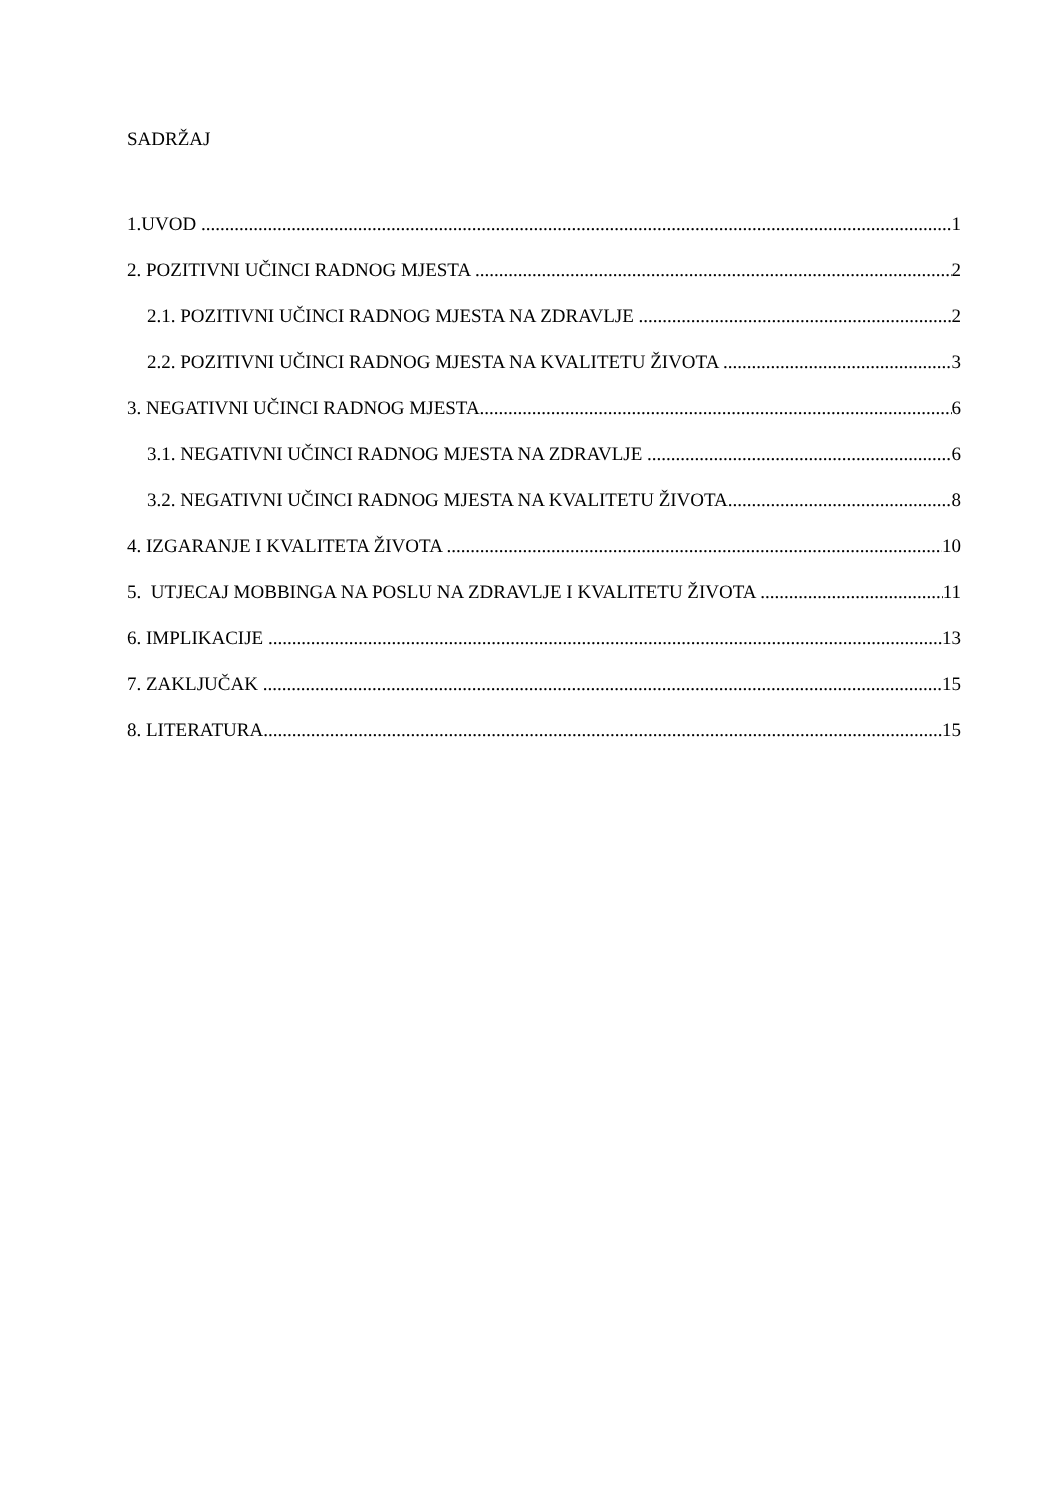SADRŽAJ
1.UVOD 1
2. POZITIVNI UČINCI RADNOG MJESTA 2
2.1. POZITIVNI UČINCI RADNOG MJESTA NA ZDRAVLJE 2
2.2. POZITIVNI UČINCI RADNOG MJESTA NA KVALITETU ŽIVOTA 3
3. NEGATIVNI UČINCI RADNOG MJESTA 6
3.1. NEGATIVNI UČINCI RADNOG MJESTA NA ZDRAVLJE 6
3.2. NEGATIVNI UČINCI RADNOG MJESTA NA KVALITETU ŽIVOTA 8
4. IZGARANJE I KVALITETA ŽIVOTA 10
5. UTJECAJ MOBBINGA NA POSLU NA ZDRAVLJE I KVALITETU ŽIVOTA 11
6. IMPLIKACIJE 13
7. ZAKLJUČAK 15
8. LITERATURA 15